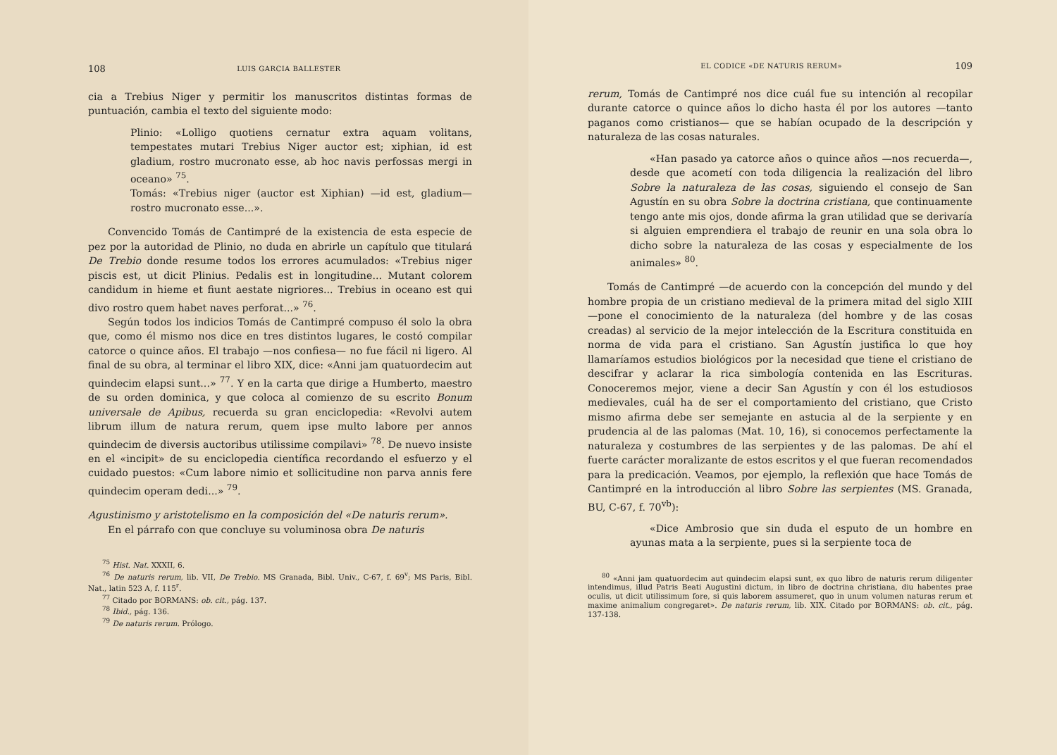108 LUIS GARCIA BALLESTER
cia a Trebius Niger y permitir los manuscritos distintas formas de puntuación, cambia el texto del siguiente modo:
Plinio: «Lolligo quotiens cernatur extra aquam volitans, tempestates mutari Trebius Niger auctor est; xiphian, id est gladium, rostro mucronato esse, ab hoc navis perfossas mergi in oceano» <sup>75</sup>.
Tomás: «Trebius niger (auctor est Xiphian) —id est, gladium— rostro mucronato esse...».
Convencido Tomás de Cantimpré de la existencia de esta especie de pez por la autoridad de Plinio, no duda en abrirle un capítulo que titulará De Trebio donde resume todos los errores acumulados: «Trebius niger piscis est, ut dicit Plinius. Pedalis est in longitudine... Mutant colorem candidum in hieme et fiunt aestate nigriores... Trebius in oceano est qui divo rostro quem habet naves perforat...» <sup>76</sup>.
Según todos los indicios Tomás de Cantimpré compuso él solo la obra que, como él mismo nos dice en tres distintos lugares, le costó compilar catorce o quince años. El trabajo —nos confiesa— no fue fácil ni ligero. Al final de su obra, al terminar el libro XIX, dice: «Anni jam quatuordecim aut quindecim elapsi sunt...» <sup>77</sup>. Y en la carta que dirige a Humberto, maestro de su orden dominica, y que coloca al comienzo de su escrito Bonum universale de Apibus, recuerda su gran enciclopedia: «Revolvi autem librum illum de natura rerum, quem ipse multo labore per annos quindecim de diversis auctoribus utilissime compilavi» <sup>78</sup>. De nuevo insiste en el «incipit» de su enciclopedia científica recordando el esfuerzo y el cuidado puestos: «Cum labore nimio et sollicitudine non parva annis fere quindecim operam dedi...» <sup>79</sup>.
Agustinismo y aristotelismo en la composición del «De naturis rerum».
En el párrafo con que concluye su voluminosa obra De naturis
<sup>75</sup> Hist. Nat. XXXII, 6.
<sup>76</sup> De naturis rerum, lib. VII, De Trebio. MS Granada, Bibl. Univ., C-67, f. 69<sup>v</sup>; MS Paris, Bibl. Nat., latin 523 A, f. 115<sup>r</sup>.
<sup>77</sup> Citado por BORMANS: ob. cit., pág. 137.
<sup>78</sup> Ibid., pág. 136.
<sup>79</sup> De naturis rerum. Prólogo.
EL CODICE «DE NATURIS RERUM» 109
rerum, Tomás de Cantimpré nos dice cuál fue su intención al recopilar durante catorce o quince años lo dicho hasta él por los autores —tanto paganos como cristianos— que se habían ocupado de la descripción y naturaleza de las cosas naturales.
«Han pasado ya catorce años o quince años —nos recuerda—, desde que acometí con toda diligencia la realización del libro Sobre la naturaleza de las cosas, siguiendo el consejo de San Agustín en su obra Sobre la doctrina cristiana, que continuamente tengo ante mis ojos, donde afirma la gran utilidad que se derivaría si alguien emprendiera el trabajo de reunir en una sola obra lo dicho sobre la naturaleza de las cosas y especialmente de los animales» <sup>80</sup>.
Tomás de Cantimpré —de acuerdo con la concepción del mundo y del hombre propia de un cristiano medieval de la primera mitad del siglo XIII —pone el conocimiento de la naturaleza (del hombre y de las cosas creadas) al servicio de la mejor intelección de la Escritura constituida en norma de vida para el cristiano. San Agustín justifica lo que hoy llamaríamos estudios biológicos por la necesidad que tiene el cristiano de descifrar y aclarar la rica simbología contenida en las Escrituras. Conoceremos mejor, viene a decir San Agustín y con él los estudiosos medievales, cuál ha de ser el comportamiento del cristiano, que Cristo mismo afirma debe ser semejante en astucia al de la serpiente y en prudencia al de las palomas (Mat. 10, 16), si conocemos perfectamente la naturaleza y costumbres de las serpientes y de las palomas. De ahí el fuerte carácter moralizante de estos escritos y el que fueran recomendados para la predicación. Veamos, por ejemplo, la reflexión que hace Tomás de Cantimpré en la introducción al libro Sobre las serpientes (MS. Granada, BU, C-67, f. 70<sup>vb</sup>):
«Dice Ambrosio que sin duda el esputo de un hombre en ayunas mata a la serpiente, pues si la serpiente toca de
<sup>80</sup> «Anni jam quatuordecim aut quindecim elapsi sunt, ex quo libro de naturis rerum diligenter intendimus, illud Patris Beati Augustini dictum, in libro de doctrina christiana, diu habentes prae oculis, ut dicit utilissimum fore, si quis laborem assumeret, quo in unum volumen naturas rerum et maxime animalium congregaret». De naturis rerum, lib. XIX. Citado por BORMANS: ob. cit., pág. 137-138.